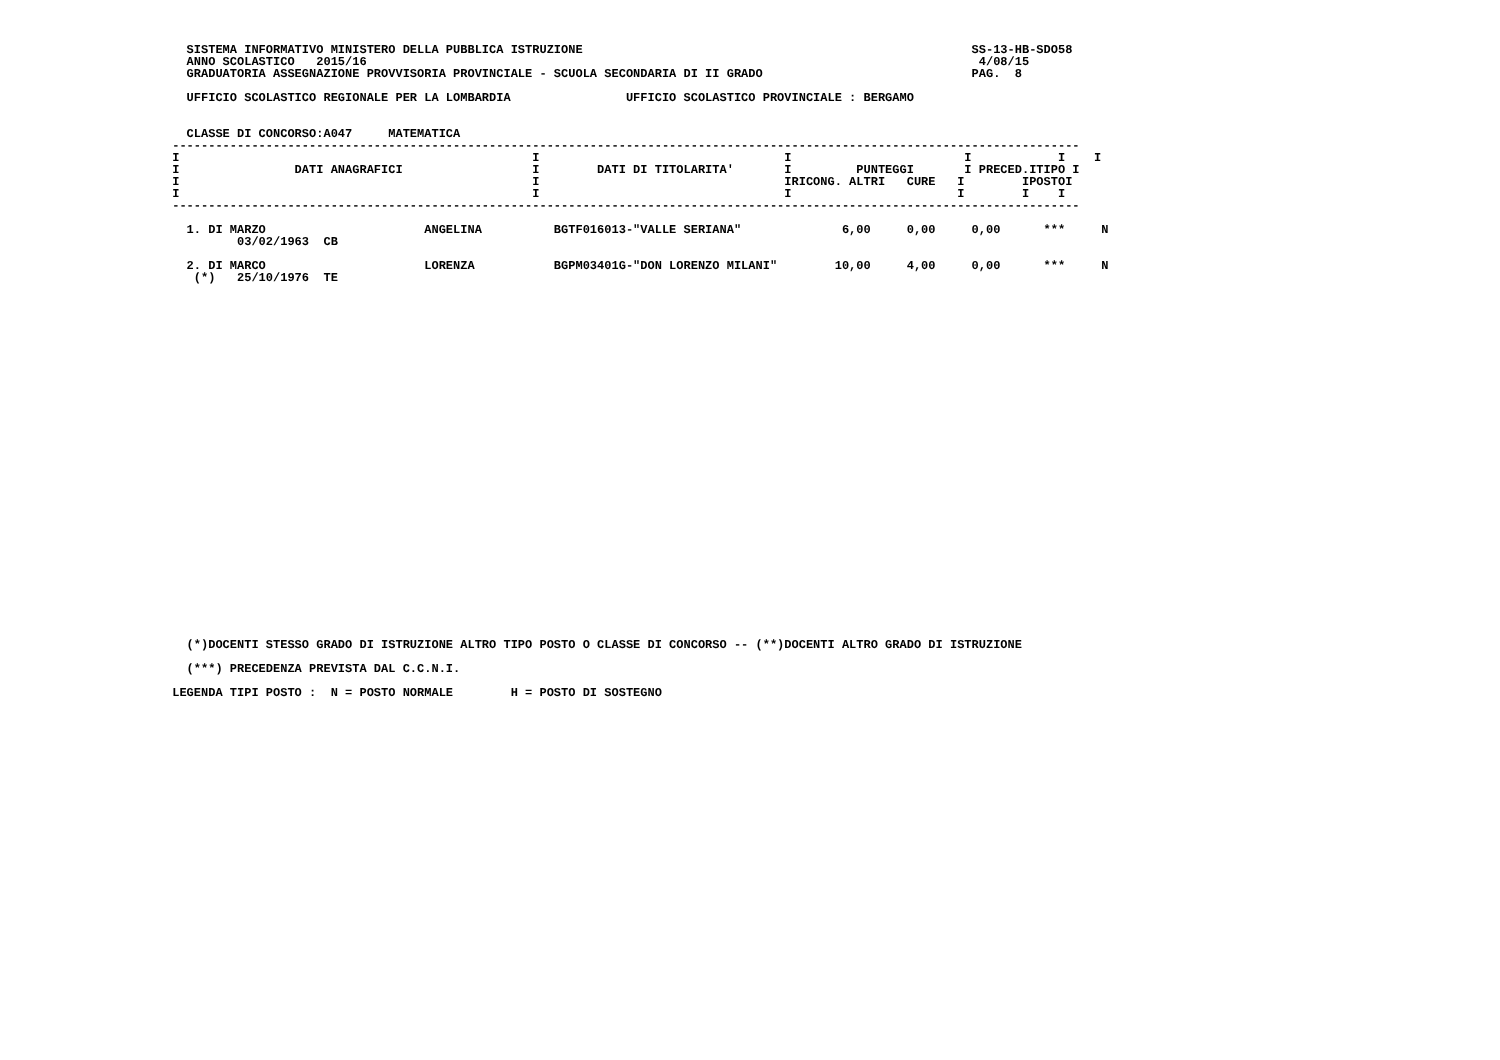SISTEMA INFORMATIVO MINISTERO DELLA PUBBLICA ISTRUZIONE                                                      SS-13-HB-SDO58
   ANNO SCOLASTICO   2015/16                                                                                     4/08/15
   GRADUATORIA ASSEGNAZIONE PROVVISORIA PROVINCIALE - SCUOLA SECONDARIA DI II GRADO                             PAG.  8

   UFFICIO SCOLASTICO REGIONALE PER LA LOMBARDIA                UFFICIO SCOLASTICO PROVINCIALE : BERGAMO


   CLASSE DI CONCORSO:A047     MATEMATICA
 ------------------------------------------------------------------------------------------------------------------------------
 I                                                 I                                  I                        I            I    I
 I                DATI ANAGRAFICI                  I        DATI DI TITOLARITA'       I         PUNTEGGI       I PRECED.ITIPO I
 I                                                 I                                  IRICONG. ALTRI   CURE   I        IPOSTOI
 I                                                 I                                  I                       I        I    I
 ------------------------------------------------------------------------------------------------------------------------------

   1. DI MARZO                      ANGELINA          BGTF016013-"VALLE SERIANA"              6,00     0,00     0,00      ***     N
          03/02/1963  CB

   2. DI MARCO                      LORENZA           BGPM03401G-"DON LORENZO MILANI"        10,00     4,00     0,00      ***     N
    (*)   25/10/1976  TE
   (*)DOCENTI STESSO GRADO DI ISTRUZIONE ALTRO TIPO POSTO O CLASSE DI CONCORSO -- (**)DOCENTI ALTRO GRADO DI ISTRUZIONE

   (***) PRECEDENZA PREVISTA DAL C.C.N.I.

 LEGENDA TIPI POSTO :  N = POSTO NORMALE        H = POSTO DI SOSTEGNO